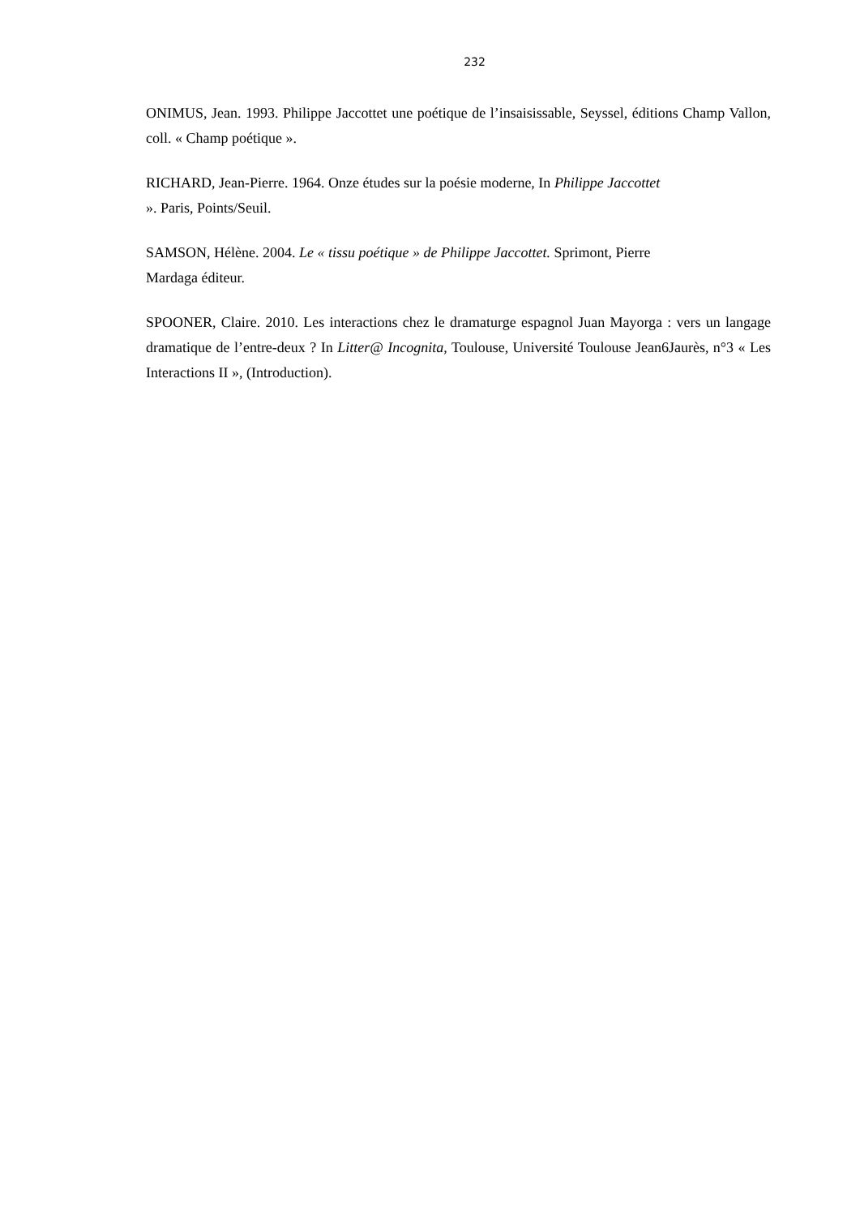232
ONIMUS, Jean. 1993. Philippe Jaccottet une poétique de l’insaisissable, Seyssel, éditions Champ Vallon, coll. « Champ poétique ».
RICHARD, Jean-Pierre. 1964. Onze études sur la poésie moderne, In Philippe Jaccottet
». Paris, Points/Seuil.
SAMSON, Hélène. 2004. Le « tissu poétique » de Philippe Jaccottet. Sprimont, Pierre
Mardaga éditeur.
SPOONER, Claire. 2010. Les interactions chez le dramaturge espagnol Juan Mayorga : vers un langage dramatique de l’entre-deux ? In Litter@ Incognita, Toulouse, Université Toulouse Jean6Jaurès, n°3 « Les Interactions II », (Introduction).